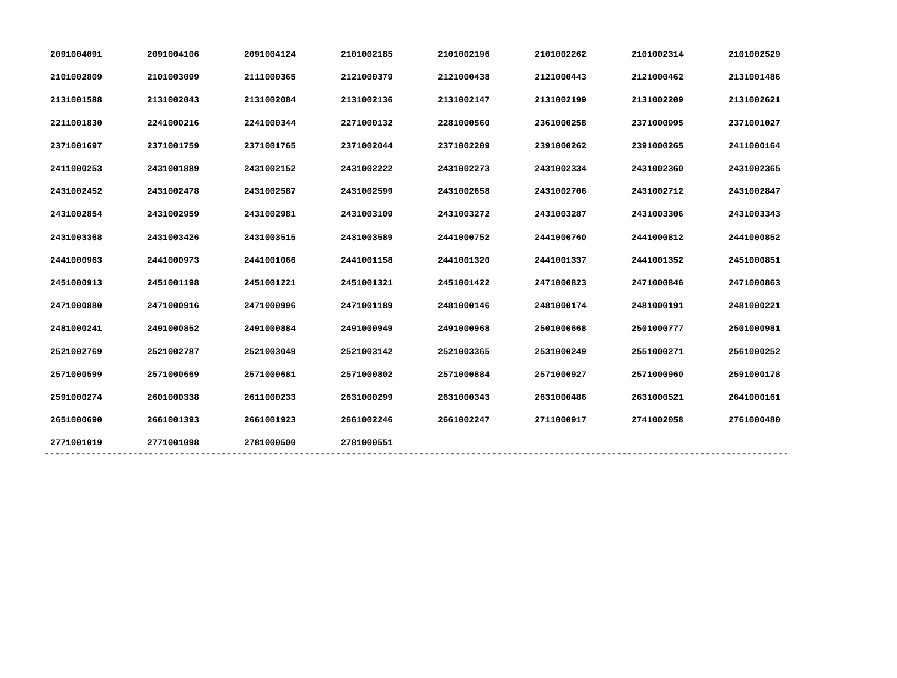| 2091004091 | 2091004106 | 2091004124 | 2101002185 | 2101002196 | 2101002262 | 2101002314 | 2101002529 |
| 2101002809 | 2101003099 | 2111000365 | 2121000379 | 2121000438 | 2121000443 | 2121000462 | 2131001486 |
| 2131001588 | 2131002043 | 2131002084 | 2131002136 | 2131002147 | 2131002199 | 2131002209 | 2131002621 |
| 2211001830 | 2241000216 | 2241000344 | 2271000132 | 2281000560 | 2361000258 | 2371000995 | 2371001027 |
| 2371001697 | 2371001759 | 2371001765 | 2371002044 | 2371002209 | 2391000262 | 2391000265 | 2411000164 |
| 2411000253 | 2431001889 | 2431002152 | 2431002222 | 2431002273 | 2431002334 | 2431002360 | 2431002365 |
| 2431002452 | 2431002478 | 2431002587 | 2431002599 | 2431002658 | 2431002706 | 2431002712 | 2431002847 |
| 2431002854 | 2431002959 | 2431002981 | 2431003109 | 2431003272 | 2431003287 | 2431003306 | 2431003343 |
| 2431003368 | 2431003426 | 2431003515 | 2431003589 | 2441000752 | 2441000760 | 2441000812 | 2441000852 |
| 2441000963 | 2441000973 | 2441001066 | 2441001158 | 2441001320 | 2441001337 | 2441001352 | 2451000851 |
| 2451000913 | 2451001198 | 2451001221 | 2451001321 | 2451001422 | 2471000823 | 2471000846 | 2471000863 |
| 2471000880 | 2471000916 | 2471000996 | 2471001189 | 2481000146 | 2481000174 | 2481000191 | 2481000221 |
| 2481000241 | 2491000852 | 2491000884 | 2491000949 | 2491000968 | 2501000668 | 2501000777 | 2501000981 |
| 2521002769 | 2521002787 | 2521003049 | 2521003142 | 2521003365 | 2531000249 | 2551000271 | 2561000252 |
| 2571000599 | 2571000669 | 2571000681 | 2571000802 | 2571000884 | 2571000927 | 2571000960 | 2591000178 |
| 2591000274 | 2601000338 | 2611000233 | 2631000299 | 2631000343 | 2631000486 | 2631000521 | 2641000161 |
| 2651000690 | 2661001393 | 2661001923 | 2661002246 | 2661002247 | 2711000917 | 2741002058 | 2761000480 |
| 2771001019 | 2771001098 | 2781000500 | 2781000551 | | | | |
-----------------------------------------------------------------------------------------------------------------------------------------------